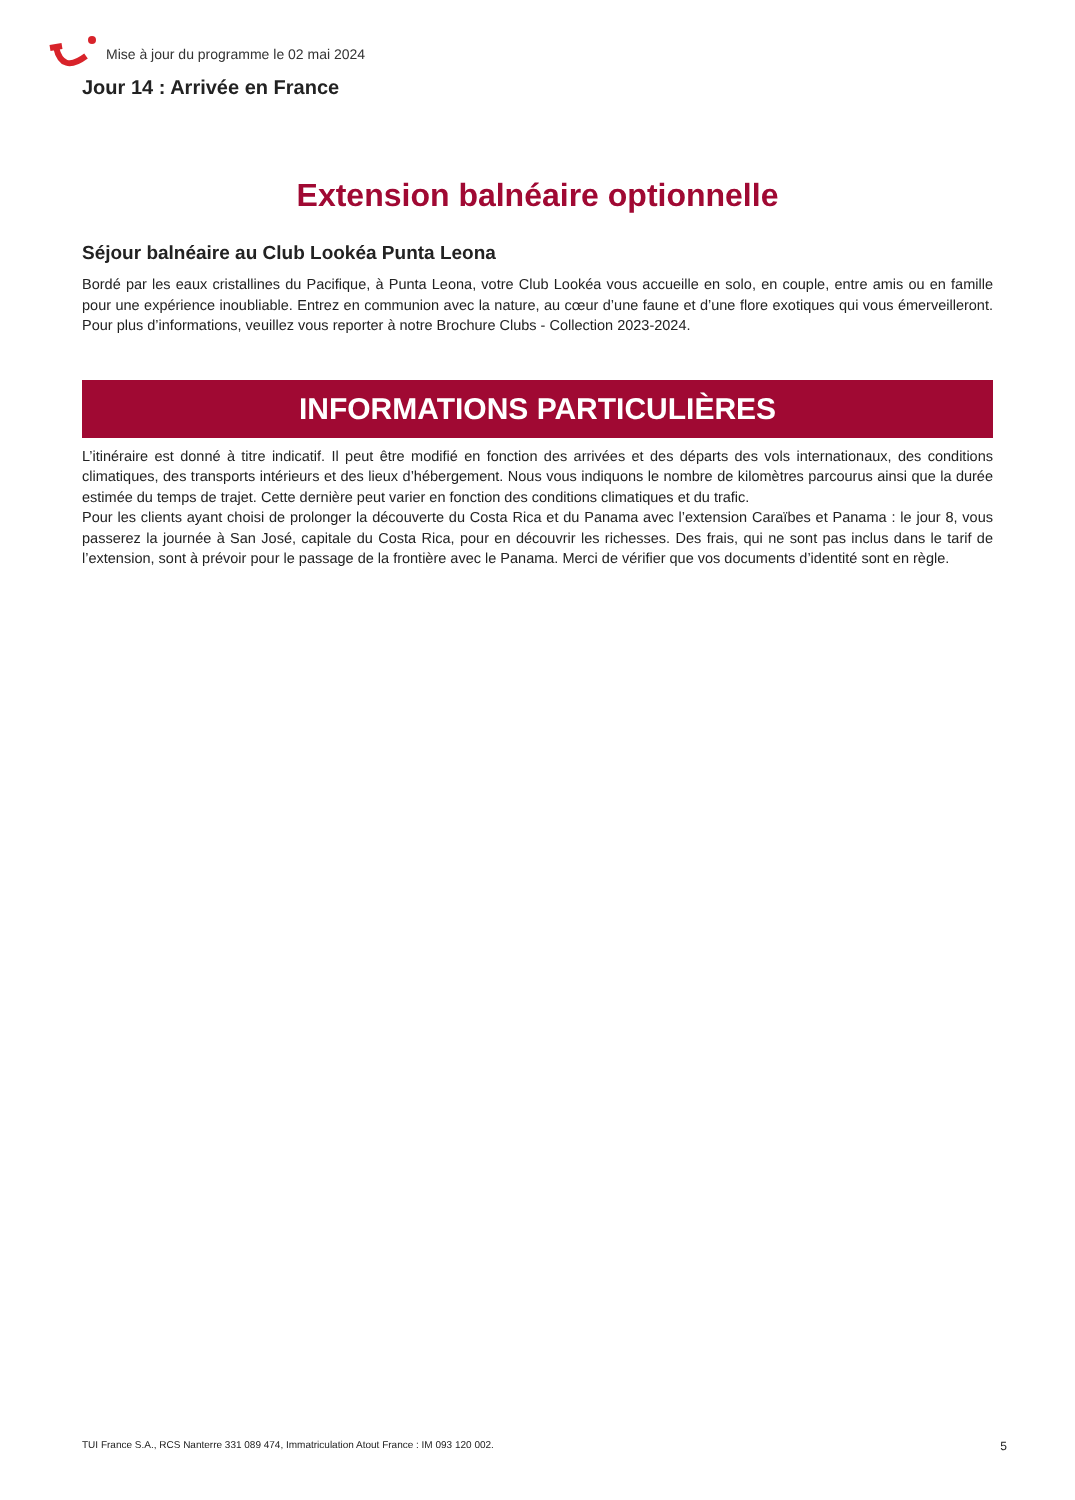Mise à jour du programme le 02 mai 2024
Jour 14 : Arrivée en France
Extension balnéaire optionnelle
Séjour balnéaire au Club Lookéa Punta Leona
Bordé par les eaux cristallines du Pacifique, à Punta Leona, votre Club Lookéa vous accueille en solo, en couple, entre amis ou en famille pour une expérience inoubliable. Entrez en communion avec la nature, au cœur d’une faune et d’une flore exotiques qui vous émerveilleront. Pour plus d’informations, veuillez vous reporter à notre Brochure Clubs - Collection 2023-2024.
INFORMATIONS PARTICULIÈRES
L’itinéraire est donné à titre indicatif. Il peut être modifié en fonction des arrivées et des départs des vols internationaux, des conditions climatiques, des transports intérieurs et des lieux d’hébergement. Nous vous indiquons le nombre de kilomètres parcourus ainsi que la durée estimée du temps de trajet. Cette dernière peut varier en fonction des conditions climatiques et du trafic.
Pour les clients ayant choisi de prolonger la découverte du Costa Rica et du Panama avec l’extension Caraïbes et Panama : le jour 8, vous passerez la journée à San José, capitale du Costa Rica, pour en découvrir les richesses. Des frais, qui ne sont pas inclus dans le tarif de l’extension, sont à prévoir pour le passage de la frontière avec le Panama. Merci de vérifier que vos documents d’identité sont en règle.
TUI France S.A., RCS Nanterre 331 089 474, Immatriculation Atout France : IM 093 120 002. 5